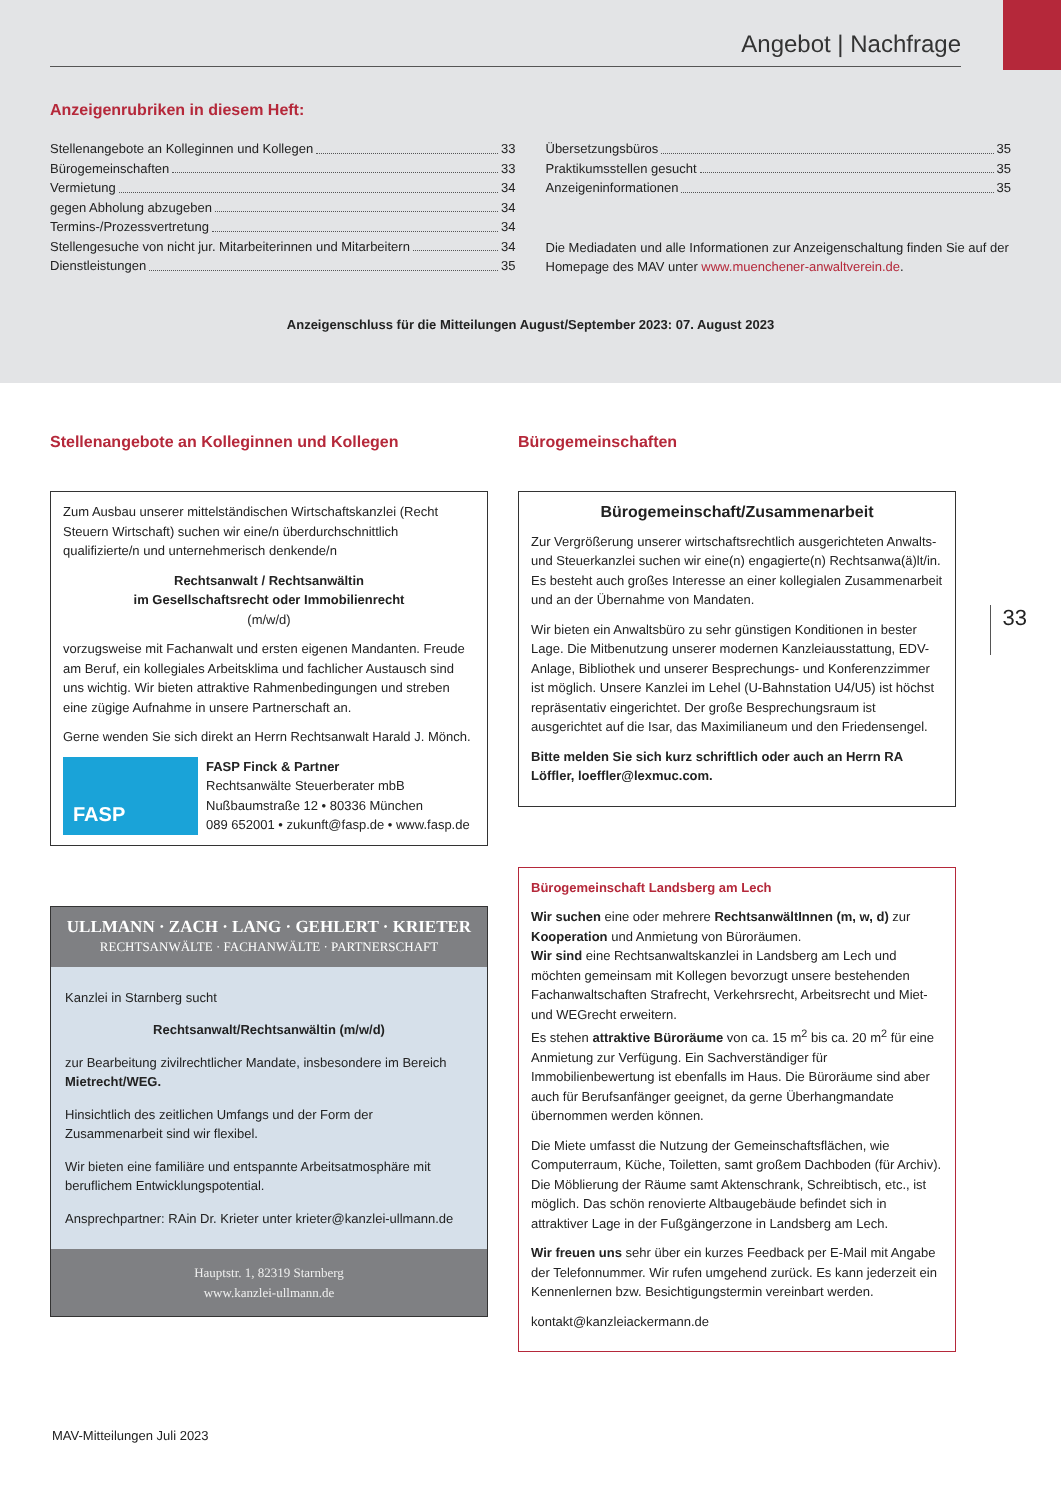Angebot | Nachfrage
Anzeigenrubriken in diesem Heft:
Stellenangebote an Kolleginnen und Kollegen 33
Bürogemeinschaften 33
Vermietung 34
gegen Abholung abzugeben 34
Termins-/Prozessvertretung 34
Stellengesuche von nicht jur. Mitarbeiterinnen und Mitarbeitern 34
Dienstleistungen 35
Übersetzungsbüros 35
Praktikumsstellen gesucht 35
Anzeigeninformationen 35
Die Mediadaten und alle Informationen zur Anzeigenschaltung finden Sie auf der Homepage des MAV unter www.muenchener-anwaltverein.de.
Anzeigenschluss für die Mitteilungen August/September 2023: 07. August 2023
33
Stellenangebote an Kolleginnen und Kollegen
Zum Ausbau unserer mittelständischen Wirtschaftskanzlei (Recht Steuern Wirtschaft) suchen wir eine/n überdurchschnittlich qualifizierte/n und unternehmerisch denkende/n
Rechtsanwalt / Rechtsanwältin
im Gesellschaftsrecht oder Immobilienrecht
(m/w/d)
vorzugsweise mit Fachanwalt und ersten eigenen Mandanten. Freude am Beruf, ein kollegiales Arbeitsklima und fachlicher Austausch sind uns wichtig. Wir bieten attraktive Rahmenbedingungen und streben eine zügige Aufnahme in unsere Partnerschaft an.
Gerne wenden Sie sich direkt an Herrn Rechtsanwalt Harald J. Mönch.
FASP
FASP Finck & Partner
Rechtsanwälte Steuerberater mbB
Nußbaumstraße 12 • 80336 München
089 652001 • zukunft@fasp.de • www.fasp.de
ULLMANN · ZACH · LANG · GEHLERT · KRIETER
RECHTSANWÄLTE · FACHANWÄLTE · PARTNERSCHAFT
Kanzlei in Starnberg sucht
Rechtsanwalt/Rechtsanwältin (m/w/d)
zur Bearbeitung zivilrechtlicher Mandate, insbesondere im Bereich Mietrecht/WEG.
Hinsichtlich des zeitlichen Umfangs und der Form der Zusammenarbeit sind wir flexibel.
Wir bieten eine familiäre und entspannte Arbeitsatmosphäre mit beruflichem Entwicklungspotential.
Ansprechpartner: RAin Dr. Krieter unter krieter@kanzlei-ullmann.de
Hauptstr. 1, 82319 Starnberg
www.kanzlei-ullmann.de
Bürogemeinschaften
Bürogemeinschaft/Zusammenarbeit
Zur Vergrößerung unserer wirtschaftsrechtlich ausgerichteten Anwalts- und Steuerkanzlei suchen wir eine(n) engagierte(n) Rechtsanwa(ä)lt/in. Es besteht auch großes Interesse an einer kollegialen Zusammenarbeit und an der Übernahme von Mandaten.
Wir bieten ein Anwaltsbüro zu sehr günstigen Konditionen in bester Lage. Die Mitbenutzung unserer modernen Kanzleiausstattung, EDV-Anlage, Bibliothek und unserer Besprechungs- und Konferenzzimmer ist möglich. Unsere Kanzlei im Lehel (U-Bahnstation U4/U5) ist höchst repräsentativ eingerichtet. Der große Besprechungsraum ist ausgerichtet auf die Isar, das Maximilianeum und den Friedensengel.
Bitte melden Sie sich kurz schriftlich oder auch an Herrn RA Löffler, loeffler@lexmuc.com.
Bürogemeinschaft Landsberg am Lech
Wir suchen eine oder mehrere RechtsanwältInnen (m, w, d) zur Kooperation und Anmietung von Büroräumen.
Wir sind eine Rechtsanwaltskanzlei in Landsberg am Lech und möchten gemeinsam mit Kollegen bevorzugt unsere bestehenden Fachanwaltschaften Strafrecht, Verkehrsrecht, Arbeitsrecht und Miet- und WEGrecht erweitern.
Es stehen attraktive Büroräume von ca. 15 m<sup>2</sup> bis ca. 20 m<sup>2</sup> für eine Anmietung zur Verfügung. Ein Sachverständiger für Immobilienbewertung ist ebenfalls im Haus. Die Büroräume sind aber auch für Berufsanfänger geeignet, da gerne Überhangmandate übernommen werden können.
Die Miete umfasst die Nutzung der Gemeinschaftsflächen, wie Computerraum, Küche, Toiletten, samt großem Dachboden (für Archiv).
Die Möblierung der Räume samt Aktenschrank, Schreibtisch, etc., ist möglich. Das schön renovierte Altbaugebäude befindet sich in attraktiver Lage in der Fußgängerzone in Landsberg am Lech.
Wir freuen uns sehr über ein kurzes Feedback per E-Mail mit Angabe der Telefonnummer. Wir rufen umgehend zurück. Es kann jederzeit ein Kennenlernen bzw. Besichtigungstermin vereinbart werden.
kontakt@kanzleiackermann.de
MAV-Mitteilungen Juli 2023